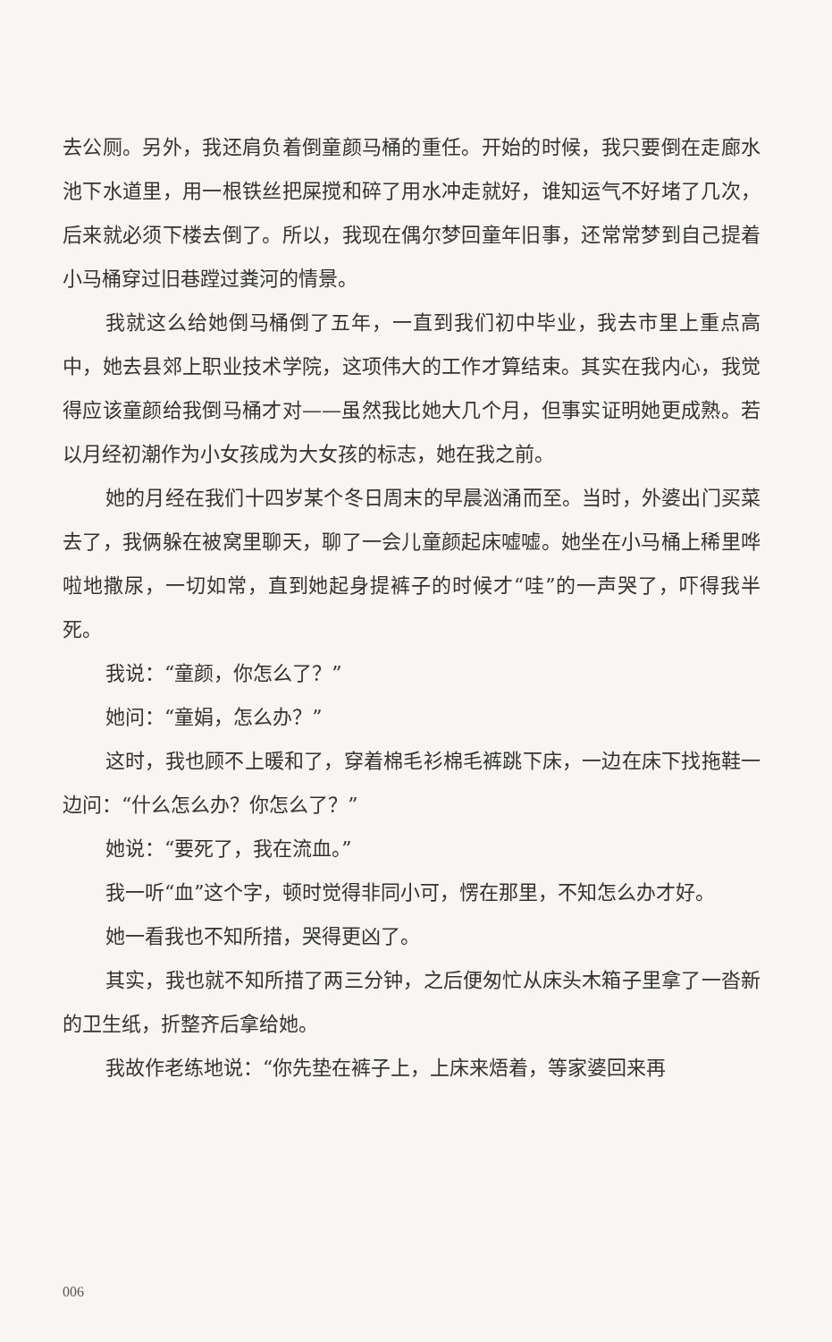去公厕。另外，我还肩负着倒童颜马桶的重任。开始的时候，我只要倒在走廊水池下水道里，用一根铁丝把屎搅和碎了用水冲走就好，谁知运气不好堵了几次，后来就必须下楼去倒了。所以，我现在偶尔梦回童年旧事，还常常梦到自己提着小马桶穿过旧巷蹚过粪河的情景。
我就这么给她倒马桶倒了五年，一直到我们初中毕业，我去市里上重点高中，她去县郊上职业技术学院，这项伟大的工作才算结束。其实在我内心，我觉得应该童颜给我倒马桶才对——虽然我比她大几个月，但事实证明她更成熟。若以月经初潮作为小女孩成为大女孩的标志，她在我之前。
她的月经在我们十四岁某个冬日周末的早晨汹涌而至。当时，外婆出门买菜去了，我俩躲在被窝里聊天，聊了一会儿童颜起床嘘嘘。她坐在小马桶上稀里哗啦地撒尿，一切如常，直到她起身提裤子的时候才“哇”的一声哭了，吓得我半死。
我说：“童颜，你怎么了？”
她问：“童娟，怎么办？”
这时，我也顾不上暖和了，穿着棉毛衫棉毛裤跳下床，一边在床下找拖鞋一边问：“什么怎么办？你怎么了？”
她说：“要死了，我在流血。”
我一听“血”这个字，顿时觉得非同小可，愣在那里，不知怎么办才好。
她一看我也不知所措，哭得更凶了。
其实，我也就不知所措了两三分钟，之后便匆忙从床头木箱子里拿了一沓新的卫生纸，折整齐后拿给她。
我故作老练地说：“你先垫在裤子上，上床来焐着，等家婆回来再
006